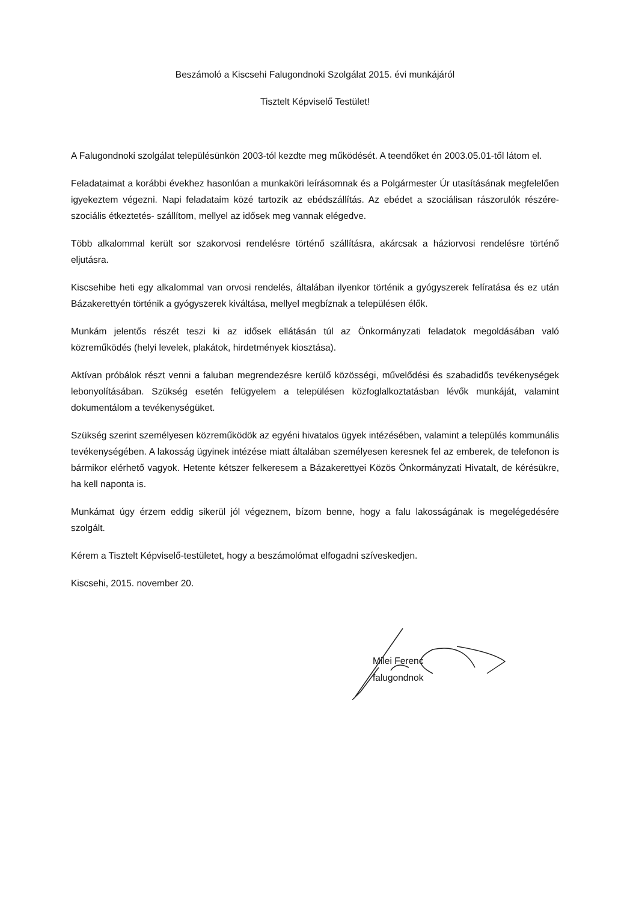Beszámoló a Kiscsehi Falugondnoki Szolgálat 2015. évi munkájáról
Tisztelt Képviselő Testület!
A Falugondnoki szolgálat településünkön 2003-tól kezdte meg működését. A teendőket én 2003.05.01-től látom el.
Feladataimat a korábbi évekhez hasonlóan a munkaköri leírásomnak és a Polgármester Úr utasításának megfelelően igyekeztem végezni. Napi feladataim közé tartozik az ebédszállítás. Az ebédet a szociálisan rászorulók részére- szociális étkeztetés- szállítom, mellyel az idősek meg vannak elégedve.
Több alkalommal került sor szakorvosi rendelésre történő szállításra, akárcsak a háziorvosi rendelésre történő eljutásra.
Kiscsehibe heti egy alkalommal van orvosi rendelés, általában ilyenkor történik a gyógyszerek felíratása és ez után Bázakerettyén történik a gyógyszerek kiváltása, mellyel megbíznak a településen élők.
Munkám jelentős részét teszi ki az idősek ellátásán túl az Önkormányzati feladatok megoldásában való közreműködés (helyi levelek, plakátok, hirdetmények kiosztása).
Aktívan próbálok részt venni a faluban megrendezésre kerülő közösségi, művelődési és szabadidős tevékenységek lebonyolításában. Szükség esetén felügyelem a településen közfoglalkoztatásban lévők munkáját, valamint dokumentálom a tevékenységüket.
Szükség szerint személyesen közreműködök az egyéni hivatalos ügyek intézésében, valamint a település kommunális tevékenységében. A lakosság ügyinek intézése miatt általában személyesen keresnek fel az emberek, de telefonon is bármikor elérhető vagyok. Hetente kétszer felkeresem a Bázakerettyei Közös Önkormányzati Hivatalt, de kérésükre, ha kell naponta is.
Munkámat úgy érzem eddig sikerül jól végeznem, bízom benne, hogy a falu lakosságának is megelégedésére szolgált.
Kérem a Tisztelt Képviselő-testületet, hogy a beszámolómat elfogadni szíveskedjen.
Kiscsehi, 2015. november 20.
Milei Ferenc
falugondnok